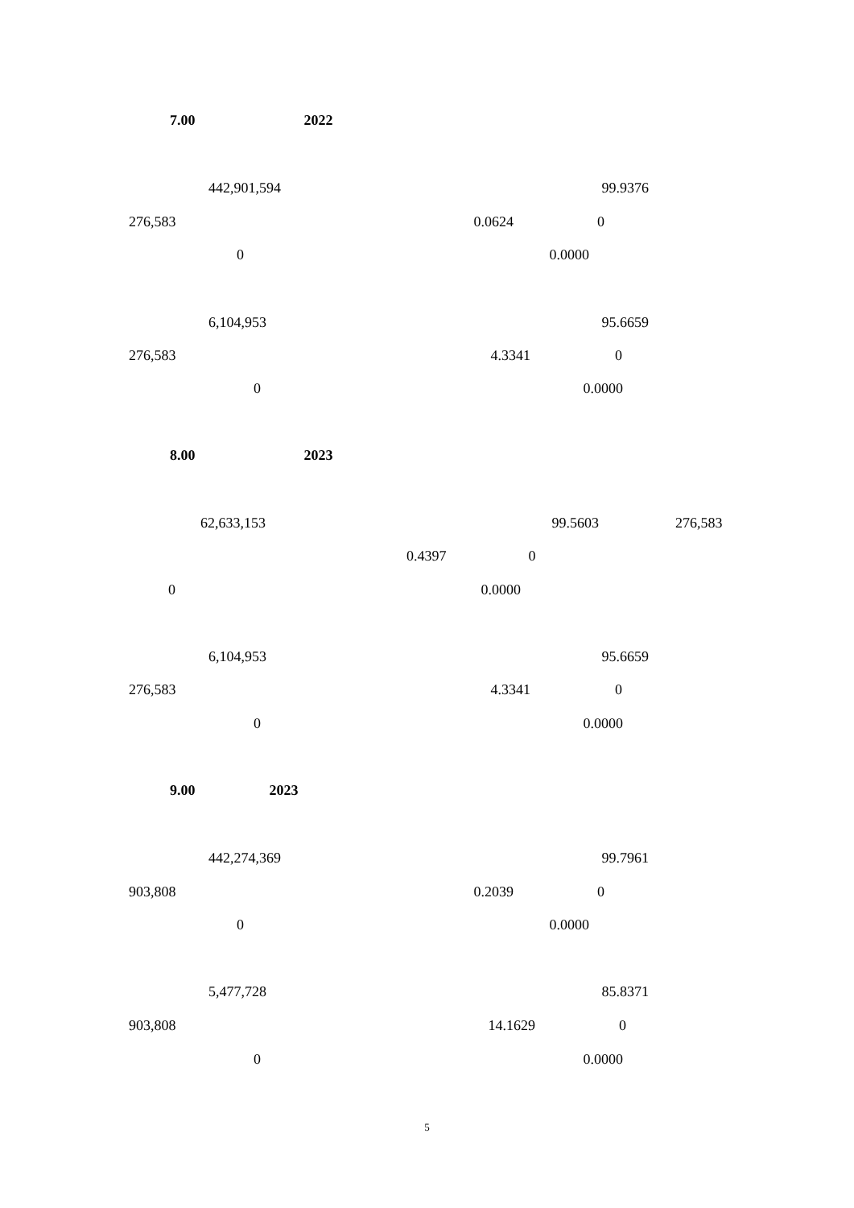7.00 2022
442,901,594 99.9376
276,583 0.0624 0
0 0.0000
6,104,953 95.6659
276,583 4.3341 0
0 0.0000
8.00 2023
62,633,153 99.5603 276,583
0.4397 0
0 0.0000
6,104,953 95.6659
276,583 4.3341 0
0 0.0000
9.00 2023
442,274,369 99.7961
903,808 0.2039 0
0 0.0000
5,477,728 85.8371
903,808 14.1629 0
0 0.0000
5